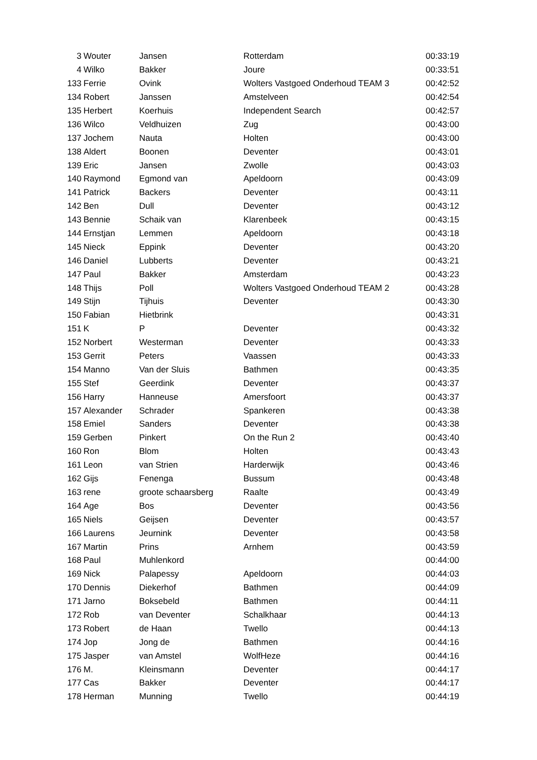| 3 | Wouter | Jansen | Rotterdam | 00:33:19 |
| 4 | Wilko | Bakker | Joure | 00:33:51 |
| 133 | Ferrie | Ovink | Wolters Vastgoed Onderhoud TEAM 3 | 00:42:52 |
| 134 | Robert | Janssen | Amstelveen | 00:42:54 |
| 135 | Herbert | Koerhuis | Independent Search | 00:42:57 |
| 136 | Wilco | Veldhuizen | Zug | 00:43:00 |
| 137 | Jochem | Nauta | Holten | 00:43:00 |
| 138 | Aldert | Boonen | Deventer | 00:43:01 |
| 139 | Eric | Jansen | Zwolle | 00:43:03 |
| 140 | Raymond | Egmond van | Apeldoorn | 00:43:09 |
| 141 | Patrick | Backers | Deventer | 00:43:11 |
| 142 | Ben | Dull | Deventer | 00:43:12 |
| 143 | Bennie | Schaik van | Klarenbeek | 00:43:15 |
| 144 | Ernstjan | Lemmen | Apeldoorn | 00:43:18 |
| 145 | Nieck | Eppink | Deventer | 00:43:20 |
| 146 | Daniel | Lubberts | Deventer | 00:43:21 |
| 147 | Paul | Bakker | Amsterdam | 00:43:23 |
| 148 | Thijs | Poll | Wolters Vastgoed Onderhoud TEAM 2 | 00:43:28 |
| 149 | Stijn | Tijhuis | Deventer | 00:43:30 |
| 150 | Fabian | Hietbrink | | 00:43:31 |
| 151 | K | P | Deventer | 00:43:32 |
| 152 | Norbert | Westerman | Deventer | 00:43:33 |
| 153 | Gerrit | Peters | Vaassen | 00:43:33 |
| 154 | Manno | Van der Sluis | Bathmen | 00:43:35 |
| 155 | Stef | Geerdink | Deventer | 00:43:37 |
| 156 | Harry | Hanneuse | Amersfoort | 00:43:37 |
| 157 | Alexander | Schrader | Spankeren | 00:43:38 |
| 158 | Emiel | Sanders | Deventer | 00:43:38 |
| 159 | Gerben | Pinkert | On the Run 2 | 00:43:40 |
| 160 | Ron | Blom | Holten | 00:43:43 |
| 161 | Leon | van Strien | Harderwijk | 00:43:46 |
| 162 | Gijs | Fenenga | Bussum | 00:43:48 |
| 163 | rene | groote schaarsberg | Raalte | 00:43:49 |
| 164 | Age | Bos | Deventer | 00:43:56 |
| 165 | Niels | Geijsen | Deventer | 00:43:57 |
| 166 | Laurens | Jeurnink | Deventer | 00:43:58 |
| 167 | Martin | Prins | Arnhem | 00:43:59 |
| 168 | Paul | Muhlenkord | | 00:44:00 |
| 169 | Nick | Palapessy | Apeldoorn | 00:44:03 |
| 170 | Dennis | Diekerhof | Bathmen | 00:44:09 |
| 171 | Jarno | Boksebeld | Bathmen | 00:44:11 |
| 172 | Rob | van Deventer | Schalkhaar | 00:44:13 |
| 173 | Robert | de Haan | Twello | 00:44:13 |
| 174 | Jop | Jong de | Bathmen | 00:44:16 |
| 175 | Jasper | van Amstel | WolfHeze | 00:44:16 |
| 176 | M. | Kleinsmann | Deventer | 00:44:17 |
| 177 | Cas | Bakker | Deventer | 00:44:17 |
| 178 | Herman | Munning | Twello | 00:44:19 |